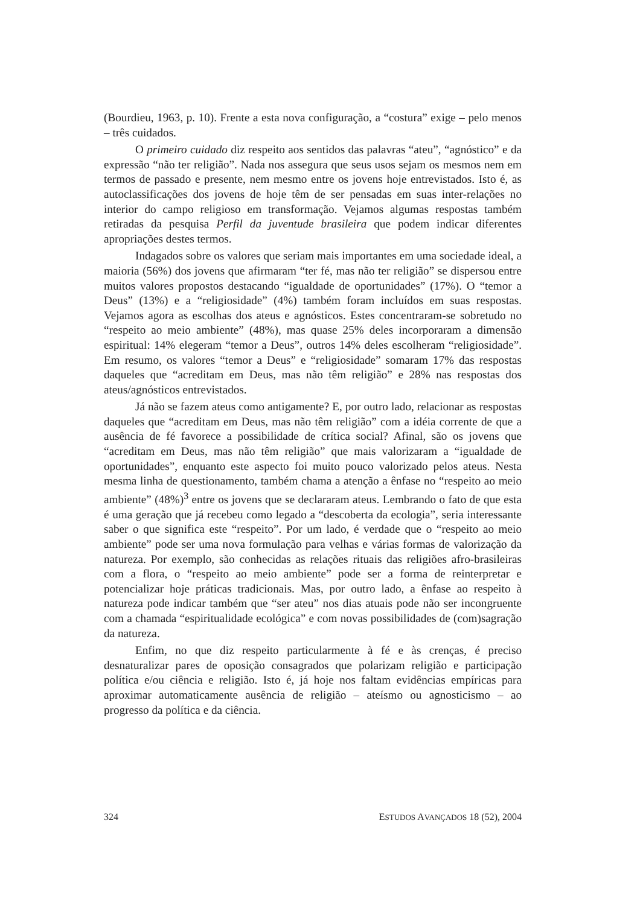(Bourdieu, 1963, p. 10). Frente a esta nova configuração, a “costura” exige – pelo menos – três cuidados.
O primeiro cuidado diz respeito aos sentidos das palavras “ateu”, “agnóstico” e da expressão “não ter religião”. Nada nos assegura que seus usos sejam os mesmos nem em termos de passado e presente, nem mesmo entre os jovens hoje entrevistados. Isto é, as autoclassificações dos jovens de hoje têm de ser pensadas em suas inter-relações no interior do campo religioso em transformação. Vejamos algumas respostas também retiradas da pesquisa Perfil da juventude brasileira que podem indicar diferentes apropriações destes termos.
Indagados sobre os valores que seriam mais importantes em uma sociedade ideal, a maioria (56%) dos jovens que afirmaram “ter fé, mas não ter religião” se dispersou entre muitos valores propostos destacando “igualdade de oportunidades” (17%). O “temor a Deus” (13%) e a “religiosidade” (4%) também foram incluídos em suas respostas. Vejamos agora as escolhas dos ateus e agnósticos. Estes concentraram-se sobretudo no “respeito ao meio ambiente” (48%), mas quase 25% deles incorporaram a dimensão espiritual: 14% elegeram “temor a Deus”, outros 14% deles escolheram “religiosidade”. Em resumo, os valores “temor a Deus” e “religiosidade” somaram 17% das respostas daqueles que “acreditam em Deus, mas não têm religião” e 28% nas respostas dos ateus/agnósticos entrevistados.
Já não se fazem ateus como antigamente? E, por outro lado, relacionar as respostas daqueles que “acreditam em Deus, mas não têm religião” com a idéia corrente de que a ausência de fé favorece a possibilidade de crítica social? Afinal, são os jovens que “acreditam em Deus, mas não têm religião” que mais valorizaram a “igualdade de oportunidades”, enquanto este aspecto foi muito pouco valorizado pelos ateus. Nesta mesma linha de questionamento, também chama a atenção a ênfase no “respeito ao meio ambiente” (48%)<sup>3</sup> entre os jovens que se declararam ateus. Lembrando o fato de que esta é uma geração que já recebeu como legado a “descoberta da ecologia”, seria interessante saber o que significa este “respeito”. Por um lado, é verdade que o “respeito ao meio ambiente” pode ser uma nova formulação para velhas e várias formas de valorização da natureza. Por exemplo, são conhecidas as relações rituais das religiões afro-brasileiras com a flora, o “respeito ao meio ambiente” pode ser a forma de reinterpretar e potencializar hoje práticas tradicionais. Mas, por outro lado, a ênfase ao respeito à natureza pode indicar também que “ser ateu” nos dias atuais pode não ser incongruente com a chamada “espiritualidade ecológica” e com novas possibilidades de (com)sagração da natureza.
Enfim, no que diz respeito particularmente à fé e às crenças, é preciso desnaturalizar pares de oposição consagrados que polarizam religião e participação política e/ou ciência e religião. Isto é, já hoje nos faltam evidências empíricas para aproximar automaticamente ausência de religião – ateísmo ou agnosticismo – ao progresso da política e da ciência.
324 ESTUDOS AVANÇADOS 18 (52), 2004